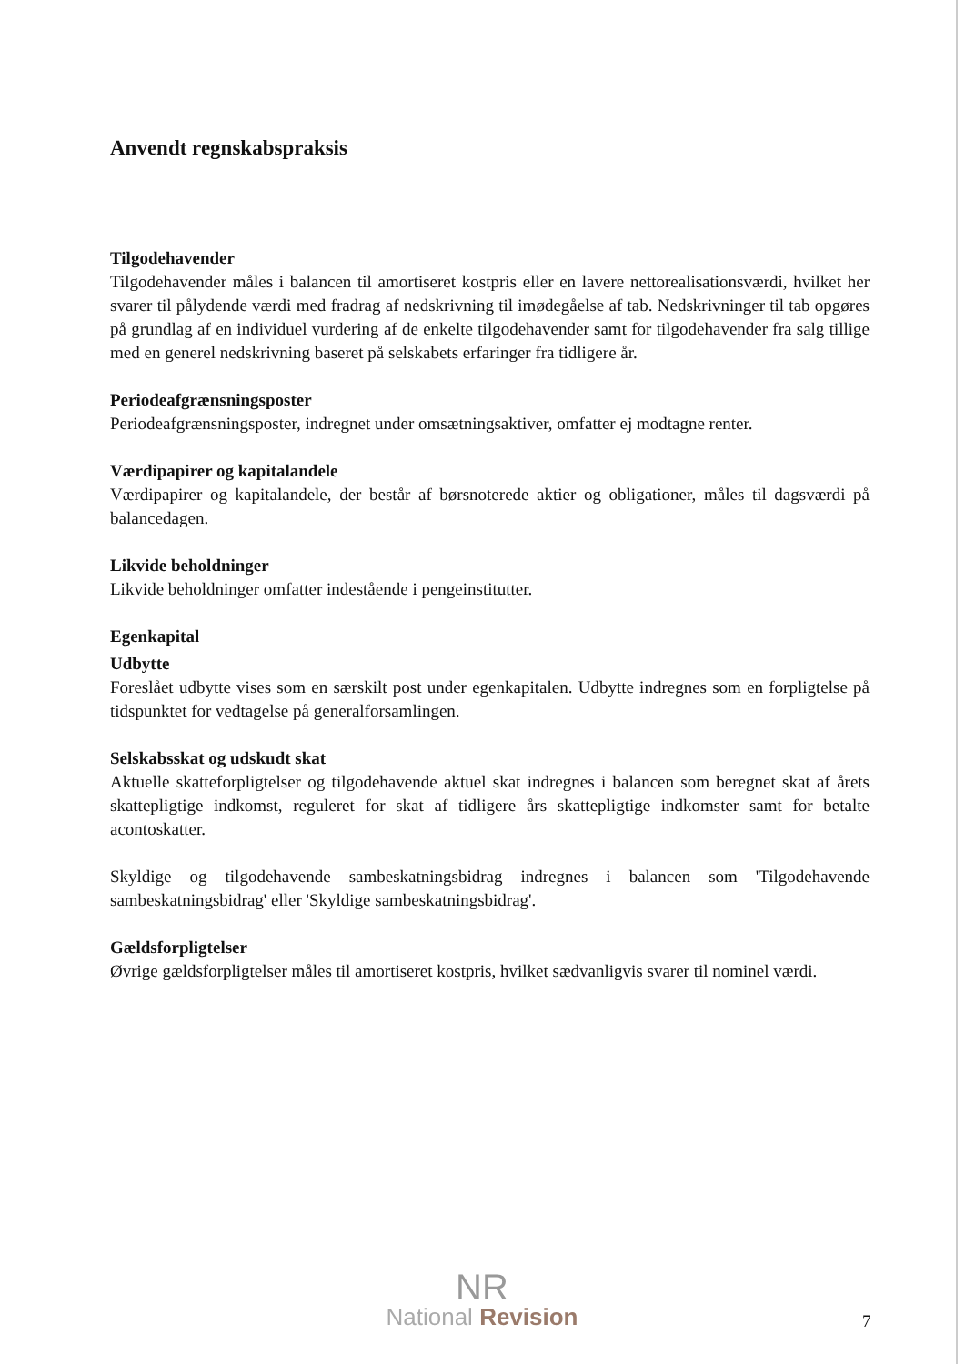Anvendt regnskabspraksis
Tilgodehavender
Tilgodehavender måles i balancen til amortiseret kostpris eller en lavere nettorealisationsværdi, hvilket her svarer til pålydende værdi med fradrag af nedskrivning til imødegåelse af tab. Nedskrivninger til tab opgøres på grundlag af en individuel vurdering af de enkelte tilgodehavender samt for tilgodehavender fra salg tillige med en generel nedskrivning baseret på selskabets erfaringer fra tidligere år.
Periodeafgrænsningsposter
Periodeafgrænsningsposter, indregnet under omsætningsaktiver, omfatter ej modtagne renter.
Værdipapirer og kapitalandele
Værdipapirer og kapitalandele, der består af børsnoterede aktier og obligationer, måles til dagsværdi på balancedagen.
Likvide beholdninger
Likvide beholdninger omfatter indestående i pengeinstitutter.
Egenkapital
Udbytte
Foreslået udbytte vises som en særskilt post under egenkapitalen. Udbytte indregnes som en forpligtelse på tidspunktet for vedtagelse på generalforsamlingen.
Selskabsskat og udskudt skat
Aktuelle skatteforpligtelser og tilgodehavende aktuel skat indregnes i balancen som beregnet skat af årets skattepligtige indkomst, reguleret for skat af tidligere års skattepligtige indkomster samt for betalte acontoskatter.
Skyldige og tilgodehavende sambeskatningsbidrag indregnes i balancen som 'Tilgodehavende sambeskatningsbidrag' eller 'Skyldige sambeskatningsbidrag'.
Gældsforpligtelser
Øvrige gældsforpligtelser måles til amortiseret kostpris, hvilket sædvanligvis svarer til nominel værdi.
NR
National Revision
7